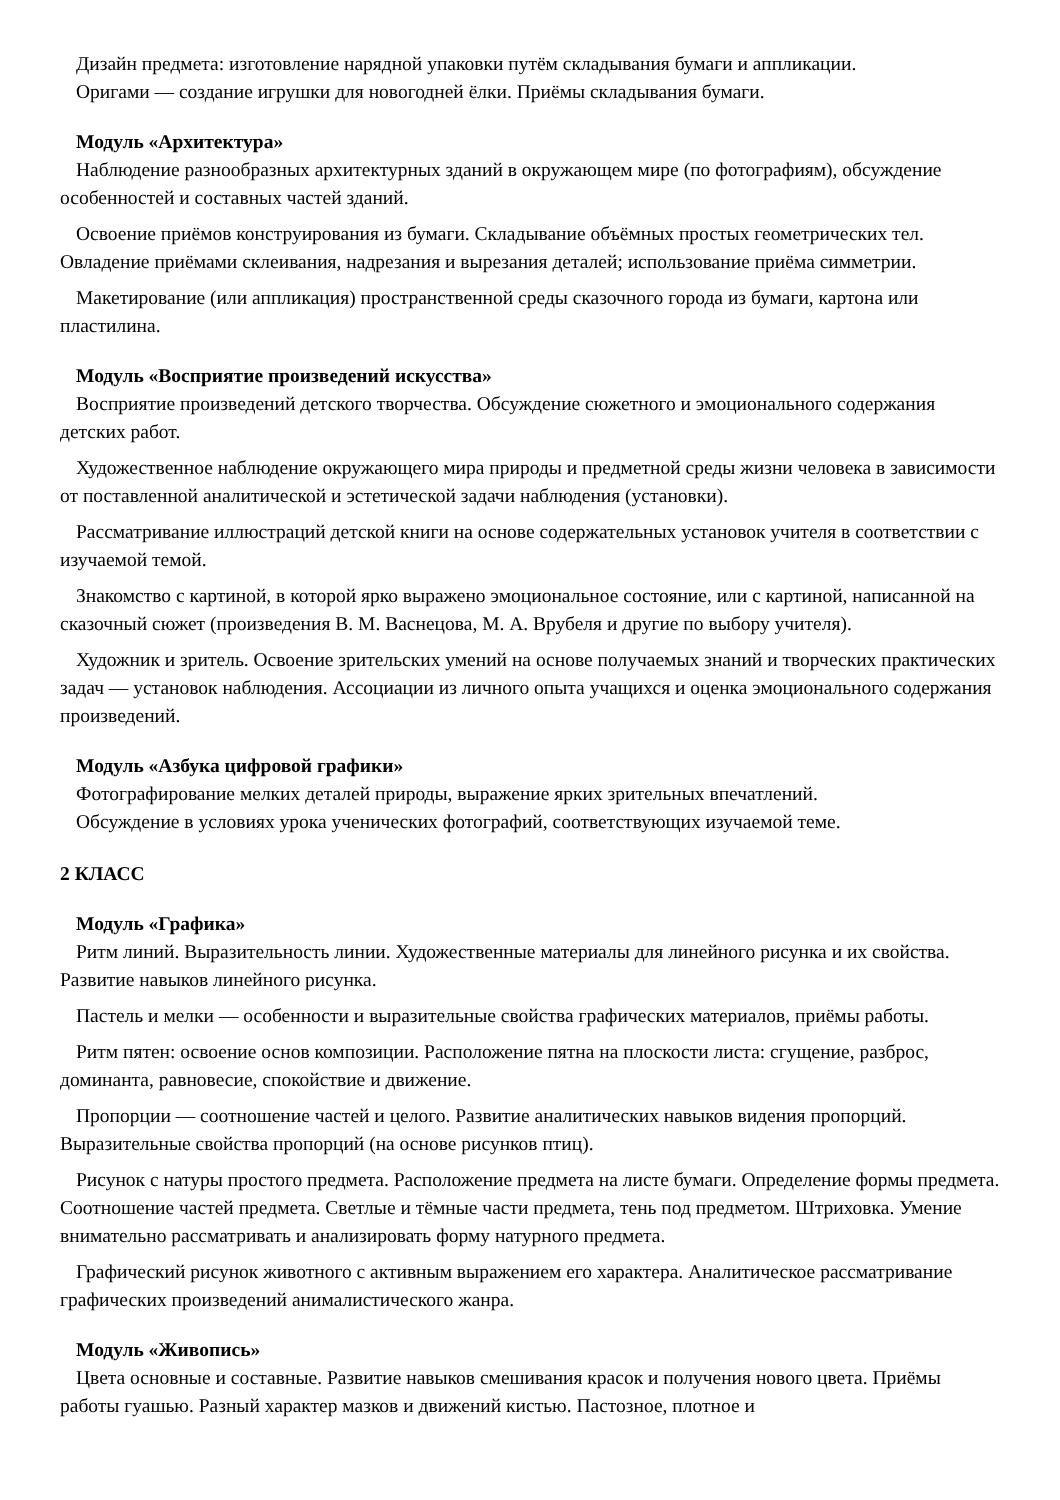Дизайн предмета: изготовление нарядной упаковки путём складывания бумаги и аппликации.
Оригами — создание игрушки для новогодней ёлки. Приёмы складывания бумаги.
Модуль «Архитектура»
Наблюдение разнообразных архитектурных зданий в окружающем мире (по фотографиям), обсуждение особенностей и составных частей зданий.
Освоение приёмов конструирования из бумаги. Складывание объёмных простых геометрических тел. Овладение приёмами склеивания, надрезания и вырезания деталей; использование приёма симметрии.
Макетирование (или аппликация) пространственной среды сказочного города из бумаги, картона или пластилина.
Модуль «Восприятие произведений искусства»
Восприятие произведений детского творчества. Обсуждение сюжетного и эмоционального содержания детских работ.
Художественное наблюдение окружающего мира природы и предметной среды жизни человека в зависимости от поставленной аналитической и эстетической задачи наблюдения (установки).
Рассматривание иллюстраций детской книги на основе содержательных установок учителя в соответствии с изучаемой темой.
Знакомство с картиной, в которой ярко выражено эмоциональное состояние, или с картиной, написанной на сказочный сюжет (произведения В. М. Васнецова, М. А. Врубеля и другие по выбору учителя).
Художник и зритель. Освоение зрительских умений на основе получаемых знаний и творческих практических задач — установок наблюдения. Ассоциации из личного опыта учащихся и оценка эмоционального содержания произведений.
Модуль «Азбука цифровой графики»
Фотографирование мелких деталей природы, выражение ярких зрительных впечатлений.
Обсуждение в условиях урока ученических фотографий, соответствующих изучаемой теме.
2 КЛАСС
Модуль «Графика»
Ритм линий. Выразительность линии. Художественные материалы для линейного рисунка и их свойства. Развитие навыков линейного рисунка.
Пастель и мелки — особенности и выразительные свойства графических материалов, приёмы работы.
Ритм пятен: освоение основ композиции. Расположение пятна на плоскости листа: сгущение, разброс, доминанта, равновесие, спокойствие и движение.
Пропорции — соотношение частей и целого. Развитие аналитических навыков видения пропорций. Выразительные свойства пропорций (на основе рисунков птиц).
Рисунок с натуры простого предмета. Расположение предмета на листе бумаги. Определение формы предмета. Соотношение частей предмета. Светлые и тёмные части предмета, тень под предметом. Штриховка. Умение внимательно рассматривать и анализировать форму натурного предмета.
Графический рисунок животного с активным выражением его характера. Аналитическое рассматривание графических произведений анималистического жанра.
Модуль «Живопись»
Цвета основные и составные. Развитие навыков смешивания красок и получения нового цвета. Приёмы работы гуашью. Разный характер мазков и движений кистью. Пастозное, плотное и